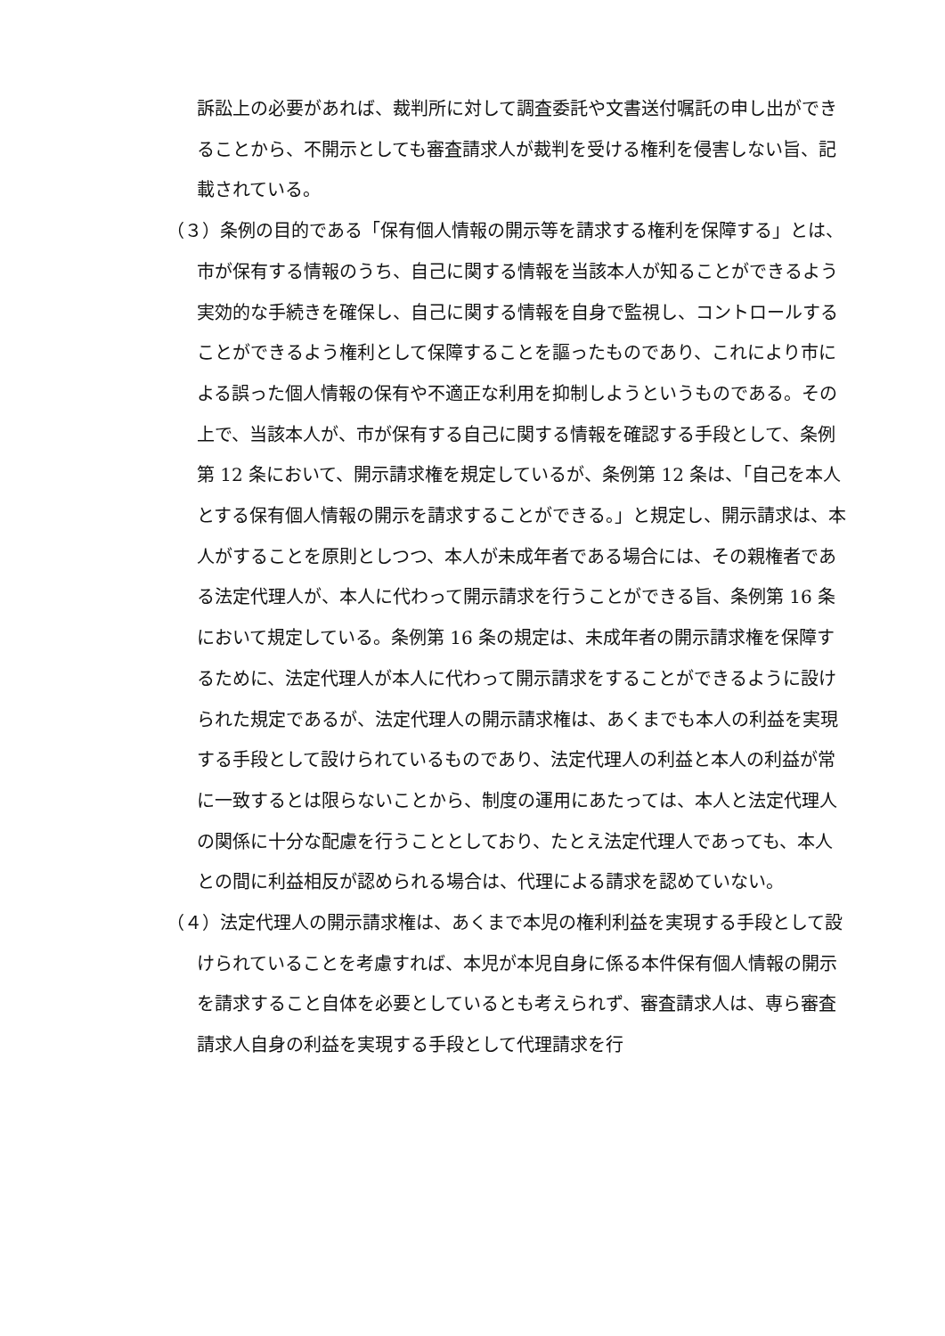訴訟上の必要があれば、裁判所に対して調査委託や文書送付嘱託の申し出ができることから、不開示としても審査請求人が裁判を受ける権利を侵害しない旨、記載されている。
（３）条例の目的である「保有個人情報の開示等を請求する権利を保障する」とは、市が保有する情報のうち、自己に関する情報を当該本人が知ることができるよう実効的な手続きを確保し、自己に関する情報を自身で監視し、コントロールすることができるよう権利として保障することを謳ったものであり、これにより市による誤った個人情報の保有や不適正な利用を抑制しようというものである。その上で、当該本人が、市が保有する自己に関する情報を確認する手段として、条例第 12 条において、開示請求権を規定しているが、条例第 12 条は、「自己を本人とする保有個人情報の開示を請求することができる。」と規定し、開示請求は、本人がすることを原則としつつ、本人が未成年者である場合には、その親権者である法定代理人が、本人に代わって開示請求を行うことができる旨、条例第 16 条において規定している。条例第 16 条の規定は、未成年者の開示請求権を保障するために、法定代理人が本人に代わって開示請求をすることができるように設けられた規定であるが、法定代理人の開示請求権は、あくまでも本人の利益を実現する手段として設けられているものであり、法定代理人の利益と本人の利益が常に一致するとは限らないことから、制度の運用にあたっては、本人と法定代理人の関係に十分な配慮を行うこととしており、たとえ法定代理人であっても、本人との間に利益相反が認められる場合は、代理による請求を認めていない。
（４）法定代理人の開示請求権は、あくまで本児の権利利益を実現する手段として設けられていることを考慮すれば、本児が本児自身に係る本件保有個人情報の開示を請求すること自体を必要としているとも考えられず、審査請求人は、専ら審査請求人自身の利益を実現する手段として代理請求を行